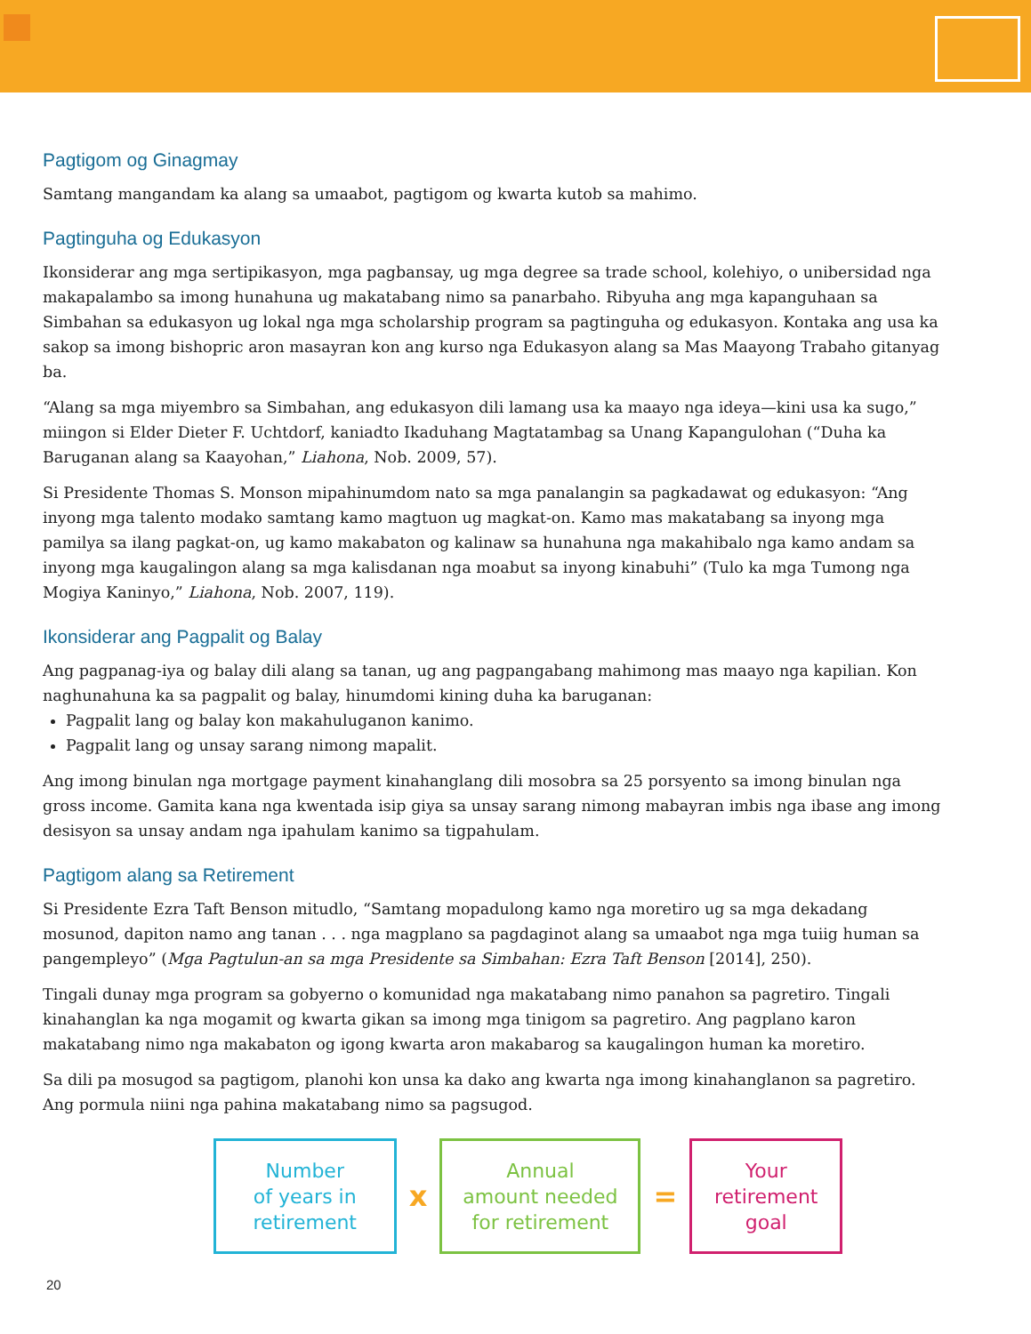Pagtigom og Ginagmay
Samtang mangandam ka alang sa umaabot, pagtigom og kwarta kutob sa mahimo.
Pagtinguha og Edukasyon
Ikonsiderar ang mga sertipikasyon, mga pagbansay, ug mga degree sa trade school, kolehiyo, o unibersidad nga makapalambo sa imong hunahuna ug makatabang nimo sa panarbaho. Ribyuha ang mga kapanguhaan sa Simbahan sa edukasyon ug lokal nga mga scholarship program sa pagtinguha og edukasyon. Kontaka ang usa ka sakop sa imong bishopric aron masayran kon ang kurso nga Edukasyon alang sa Mas Maayong Trabaho gitanyag ba.
“Alang sa mga miyembro sa Simbahan, ang edukasyon dili lamang usa ka maayo nga ideya—kini usa ka sugo,” miingon si Elder Dieter F. Uchtdorf, kaniadto Ikaduhang Magtatambag sa Unang Kapangulohan (“Duha ka Baruganan alang sa Kaayohan,” Liahona, Nob. 2009, 57).
Si Presidente Thomas S. Monson mipahinumdom nato sa mga panalangin sa pagkadawat og edukasyon: “Ang inyong mga talento modako samtang kamo magtuon ug magkat-on. Kamo mas makatabang sa inyong mga pamilya sa ilang pagkat-on, ug kamo makabaton og kalinaw sa hunahuna nga makahibalo nga kamo andam sa inyong mga kaugalingon alang sa mga kalisdanan nga moabut sa inyong kinabuhi” (Tulo ka mga Tumong nga Mogiya Kaninyo,” Liahona, Nob. 2007, 119).
Ikonsiderar ang Pagpalit og Balay
Ang pagpanag-iya og balay dili alang sa tanan, ug ang pagpangabang mahimong mas maayo nga kapilian. Kon naghunahuna ka sa pagpalit og balay, hinumdomi kining duha ka baruganan:
Pagpalit lang og balay kon makahuluganon kanimo.
Pagpalit lang og unsay sarang nimong mapalit.
Ang imong binulan nga mortgage payment kinahanglang dili mosobra sa 25 porsyento sa imong binulan nga gross income. Gamita kana nga kwentada isip giya sa unsay sarang nimong mabayran imbis nga ibase ang imong desisyon sa unsay andam nga ipahulam kanimo sa tigpahulam.
Pagtigom alang sa Retirement
Si Presidente Ezra Taft Benson mitudlo, “Samtang mopadulong kamo nga moretiro ug sa mga dekadang mosunod, dapiton namo ang tanan . . . nga magplano sa pagdaginot alang sa umaabot nga mga tuiig human sa pangempleyo” (Mga Pagtulun-an sa mga Presidente sa Simbahan: Ezra Taft Benson [2014], 250).
Tingali dunay mga program sa gobyerno o komunidad nga makatabang nimo panahon sa pagretiro. Tingali kinahanglan ka nga mogamit og kwarta gikan sa imong mga tinigom sa pagretiro. Ang pagplano karon makatabang nimo nga makabaton og igong kwarta aron makabarog sa kaugalingon human ka moretiro.
Sa dili pa mosugod sa pagtigom, planohi kon unsa ka dako ang kwarta nga imong kinahanglanon sa pagretiro. Ang pormula niini nga pahina makatabang nimo sa pagsugod.
Number
of years in
retirement
x
Annual
amount needed
for retirement
=
Your
retirement
goal
20